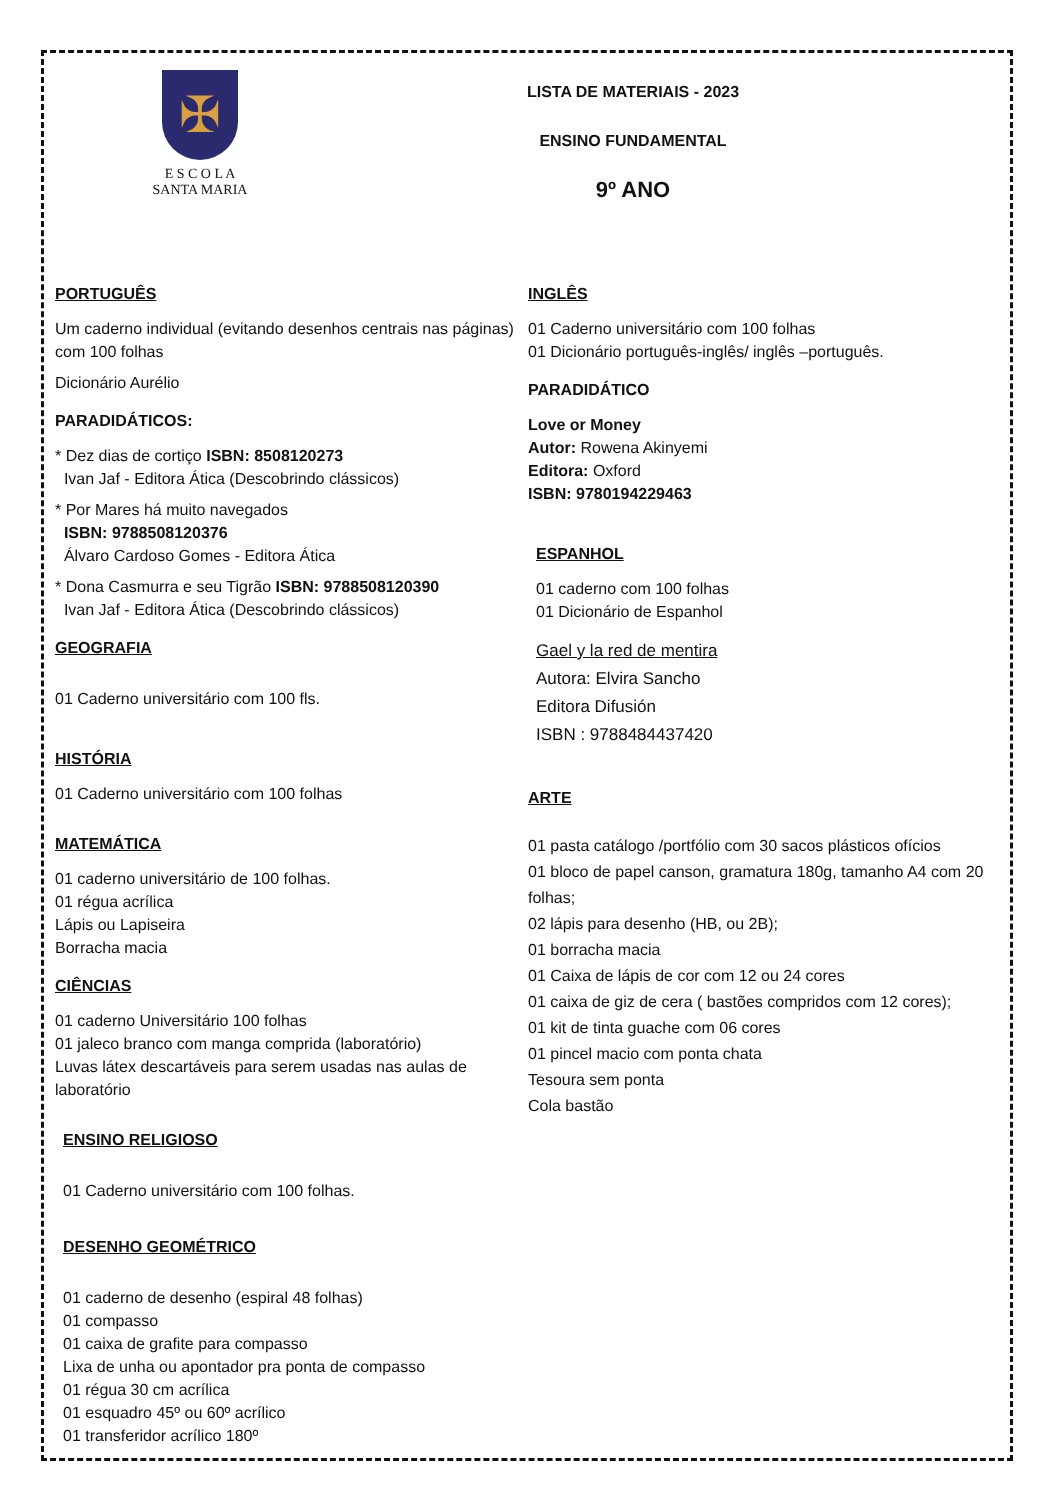✠
E S C O L A
SANTA MARIA
LISTA DE MATERIAIS - 2023
ENSINO FUNDAMENTAL
9º ANO
PORTUGUÊS
Um caderno individual (evitando desenhos centrais nas páginas) com 100 folhas
Dicionário Aurélio
PARADIDÁTICOS:
* Dez dias de cortiço ISBN: 8508120273
Ivan Jaf - Editora Ática (Descobrindo clássicos)
* Por Mares há muito navegados
ISBN: 9788508120376
Álvaro Cardoso Gomes - Editora Ática
* Dona Casmurra e seu Tigrão ISBN: 9788508120390
Ivan Jaf - Editora Ática (Descobrindo clássicos)
GEOGRAFIA
01 Caderno universitário com 100 fls.
HISTÓRIA
01 Caderno universitário com 100 folhas
MATEMÁTICA
01 caderno universitário de 100 folhas.
01 régua acrílica
Lápis ou Lapiseira
Borracha macia
CIÊNCIAS
01 caderno Universitário 100 folhas
01 jaleco branco com manga comprida (laboratório)
Luvas látex descartáveis para serem usadas nas aulas de laboratório
ENSINO RELIGIOSO
01 Caderno universitário com 100 folhas.
DESENHO GEOMÉTRICO
01 caderno de desenho (espiral 48 folhas)
01 compasso
01 caixa de grafite para compasso
Lixa de unha ou apontador pra ponta de compasso
01 régua 30 cm acrílica
01 esquadro 45º ou 60º acrílico
01 transferidor acrílico 180º
INGLÊS
01 Caderno universitário com 100 folhas
01 Dicionário português-inglês/ inglês –português.
PARADIDÁTICO
Love or Money
Autor: Rowena Akinyemi
Editora: Oxford
ISBN: 9780194229463
ESPANHOL
01 caderno com 100 folhas
01 Dicionário de Espanhol
Gael y la red de mentira
Autora: Elvira Sancho
Editora Difusión
ISBN : 9788484437420
ARTE
01 pasta catálogo /portfólio com 30 sacos plásticos ofícios
01 bloco de papel canson, gramatura 180g, tamanho A4 com 20 folhas;
02 lápis para desenho (HB, ou 2B);
01 borracha macia
01 Caixa de lápis de cor com 12 ou 24 cores
01 caixa de giz de cera ( bastões compridos com 12 cores);
01 kit de tinta guache com 06 cores
01 pincel macio com ponta chata
Tesoura sem ponta
Cola bastão